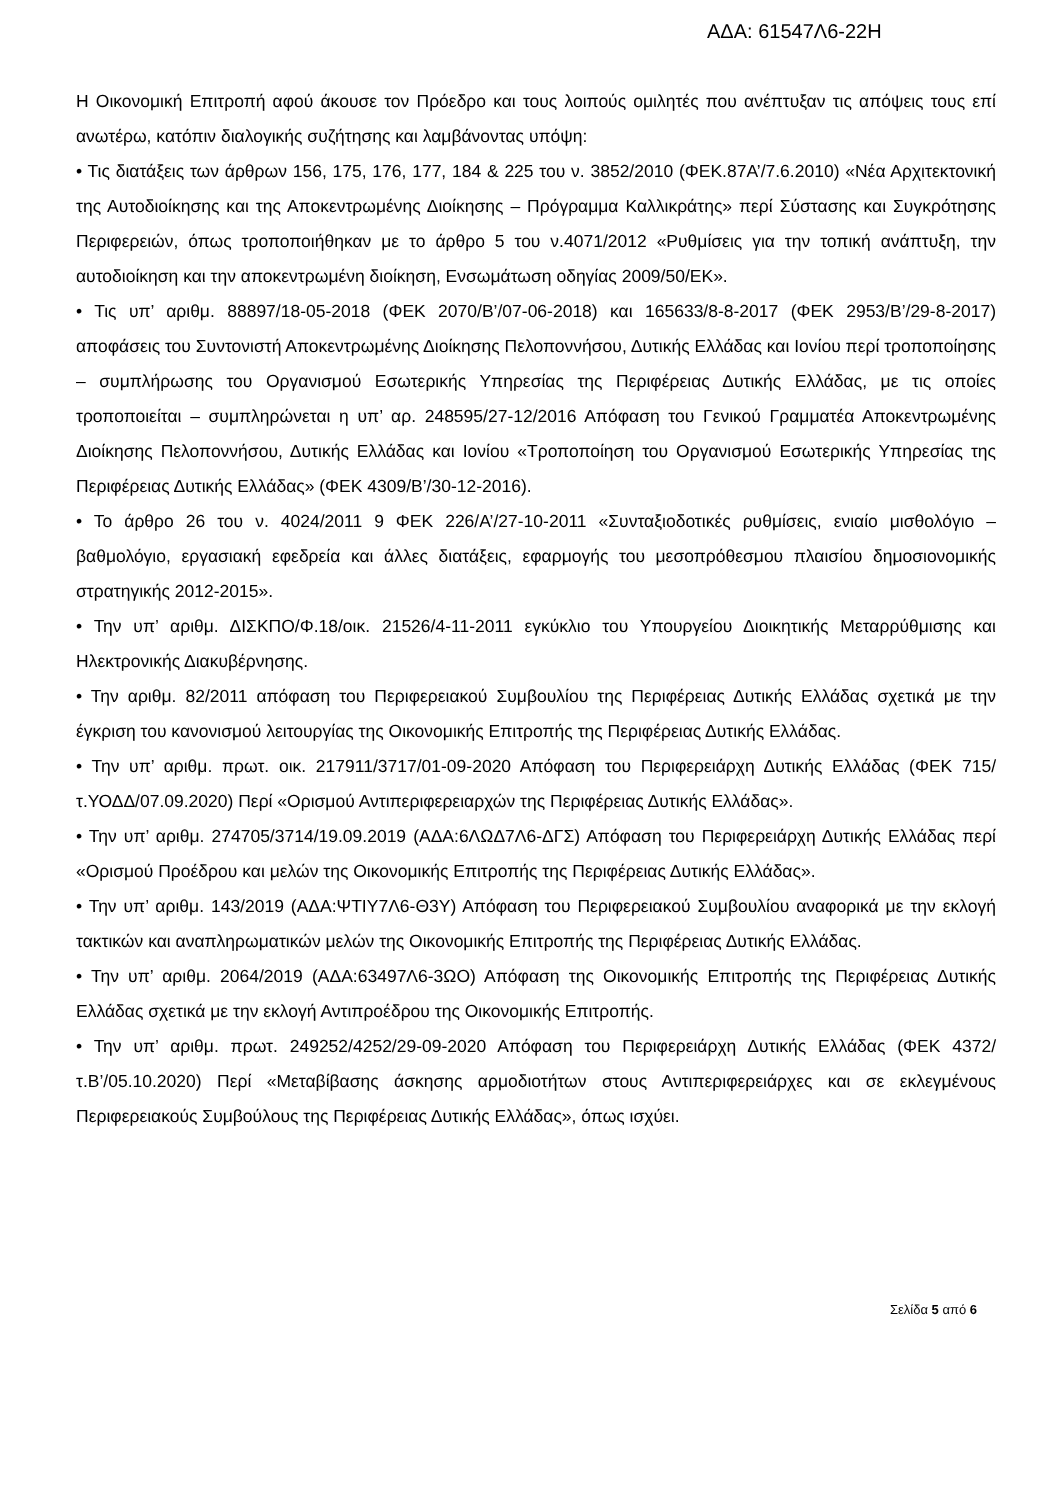ΑΔΑ: 61547Λ6-22Η
Η Οικονομική Επιτροπή αφού άκουσε τον Πρόεδρο και τους λοιπούς ομιλητές που ανέπτυξαν τις απόψεις τους επί ανωτέρω, κατόπιν διαλογικής συζήτησης και λαμβάνοντας υπόψη:
• Τις διατάξεις των άρθρων 156, 175, 176, 177, 184 & 225 του ν. 3852/2010 (ΦΕΚ.87Α’/7.6.2010) «Νέα Αρχιτεκτονική της Αυτοδιοίκησης και της Αποκεντρωμένης Διοίκησης – Πρόγραμμα Καλλικράτης» περί Σύστασης και Συγκρότησης Περιφερειών, όπως τροποποιήθηκαν με το άρθρο 5 του ν.4071/2012 «Ρυθμίσεις για την τοπική ανάπτυξη, την αυτοδιοίκηση και την αποκεντρωμένη διοίκηση, Ενσωμάτωση οδηγίας 2009/50/ΕΚ».
• Τις υπ’ αριθμ. 88897/18-05-2018 (ΦΕΚ 2070/Β’/07-06-2018) και 165633/8-8-2017 (ΦΕΚ 2953/Β’/29-8-2017) αποφάσεις του Συντονιστή Αποκεντρωμένης Διοίκησης Πελοποννήσου, Δυτικής Ελλάδας και Ιονίου περί τροποποίησης – συμπλήρωσης του Οργανισμού Εσωτερικής Υπηρεσίας της Περιφέρειας Δυτικής Ελλάδας, με τις οποίες τροποποιείται – συμπληρώνεται η υπ’ αρ. 248595/27-12/2016 Απόφαση του Γενικού Γραμματέα Αποκεντρωμένης Διοίκησης Πελοποννήσου, Δυτικής Ελλάδας και Ιονίου «Τροποποίηση του Οργανισμού Εσωτερικής Υπηρεσίας της Περιφέρειας Δυτικής Ελλάδας» (ΦΕΚ 4309/Β’/30-12-2016).
• Το άρθρο 26 του ν. 4024/2011 9 ΦΕΚ 226/Α’/27-10-2011 «Συνταξιοδοτικές ρυθμίσεις, ενιαίο μισθολόγιο – βαθμολόγιο, εργασιακή εφεδρεία και άλλες διατάξεις, εφαρμογής του μεσοπρόθεσμου πλαισίου δημοσιονομικής στρατηγικής 2012-2015».
• Την υπ’ αριθμ. ΔΙΣΚΠΟ/Φ.18/οικ. 21526/4-11-2011 εγκύκλιο του Υπουργείου Διοικητικής Μεταρρύθμισης και Ηλεκτρονικής Διακυβέρνησης.
• Την αριθμ. 82/2011 απόφαση του Περιφερειακού Συμβουλίου της Περιφέρειας Δυτικής Ελλάδας σχετικά με την έγκριση του κανονισμού λειτουργίας της Οικονομικής Επιτροπής της Περιφέρειας Δυτικής Ελλάδας.
• Την υπ’ αριθμ. πρωτ. οικ. 217911/3717/01-09-2020 Απόφαση του Περιφερειάρχη Δυτικής Ελλάδας (ΦΕΚ 715/τ.ΥΟΔΔ/07.09.2020) Περί «Ορισμού Αντιπεριφερειαρχών της Περιφέρειας Δυτικής Ελλάδας».
• Την υπ’ αριθμ. 274705/3714/19.09.2019 (ΑΔΑ:6ΛΩΔ7Λ6-ΔΓΣ) Απόφαση του Περιφερειάρχη Δυτικής Ελλάδας περί «Ορισμού Προέδρου και μελών της Οικονομικής Επιτροπής της Περιφέρειας Δυτικής Ελλάδας».
• Την υπ’ αριθμ. 143/2019 (ΑΔΑ:ΨΤΙΥ7Λ6-Θ3Υ) Απόφαση του Περιφερειακού Συμβουλίου αναφορικά με την εκλογή τακτικών και αναπληρωματικών μελών της Οικονομικής Επιτροπής της Περιφέρειας Δυτικής Ελλάδας.
• Την υπ’ αριθμ. 2064/2019 (ΑΔΑ:63497Λ6-3ΩΟ) Απόφαση της Οικονομικής Επιτροπής της Περιφέρειας Δυτικής Ελλάδας σχετικά με την εκλογή Αντιπροέδρου της Οικονομικής Επιτροπής.
• Την υπ’ αριθμ. πρωτ. 249252/4252/29-09-2020 Απόφαση του Περιφερειάρχη Δυτικής Ελλάδας (ΦΕΚ 4372/τ.Β’/05.10.2020) Περί «Μεταβίβασης άσκησης αρμοδιοτήτων στους Αντιπεριφερειάρχες και σε εκλεγμένους Περιφερειακούς Συμβούλους της Περιφέρειας Δυτικής Ελλάδας», όπως ισχύει.
Σελίδα 5 από 6